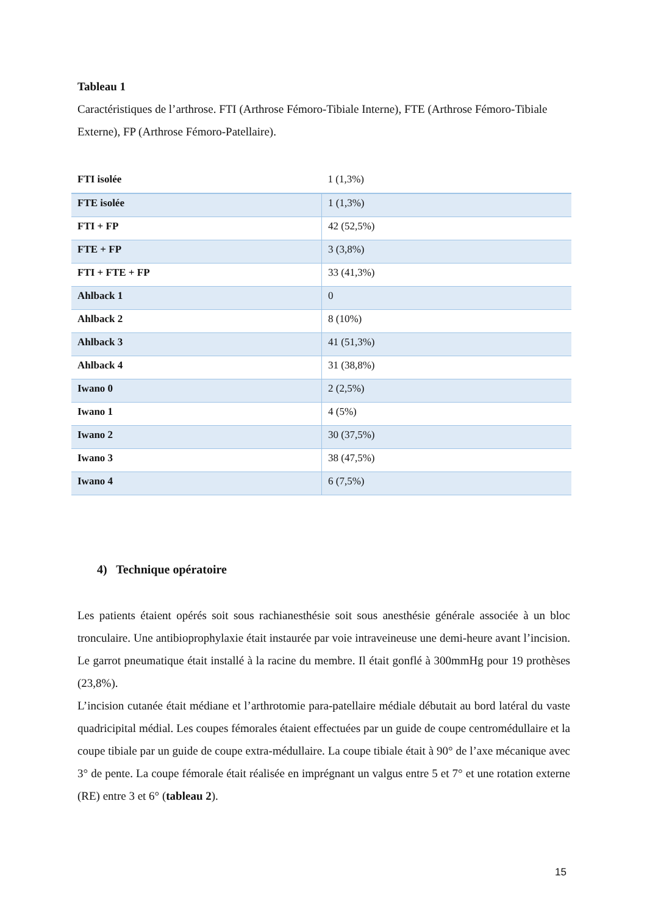Tableau 1
Caractéristiques de l’arthrose. FTI (Arthrose Fémoro-Tibiale Interne), FTE (Arthrose Fémoro-Tibiale Externe), FP (Arthrose Fémoro-Patellaire).
| FTI isolée | 1 (1,3%) |
| FTE isolée | 1 (1,3%) |
| FTI + FP | 42 (52,5%) |
| FTE + FP | 3 (3,8%) |
| FTI + FTE + FP | 33 (41,3%) |
| Ahlback 1 | 0 |
| Ahlback 2 | 8 (10%) |
| Ahlback 3 | 41 (51,3%) |
| Ahlback 4 | 31 (38,8%) |
| Iwano 0 | 2 (2,5%) |
| Iwano 1 | 4 (5%) |
| Iwano 2 | 30 (37,5%) |
| Iwano 3 | 38 (47,5%) |
| Iwano 4 | 6 (7,5%) |
4) Technique opératoire
Les patients étaient opérés soit sous rachianesthésie soit sous anesthésie générale associée à un bloc tronculaire. Une antibioprophylaxie était instaurée par voie intraveineuse une demi-heure avant l’incision. Le garrot pneumatique était installé à la racine du membre. Il était gonflé à 300mmHg pour 19 prothèses (23,8%).
L’incision cutanée était médiane et l’arthrotomie para-patellaire médiale débutait au bord latéral du vaste quadricipital médial. Les coupes fémorales étaient effectuées par un guide de coupe centromédullaire et la coupe tibiale par un guide de coupe extra-médullaire. La coupe tibiale était à 90° de l’axe mécanique avec 3° de pente. La coupe fémorale était réalisée en imprégnant un valgus entre 5 et 7° et une rotation externe (RE) entre 3 et 6° (tableau 2).
15